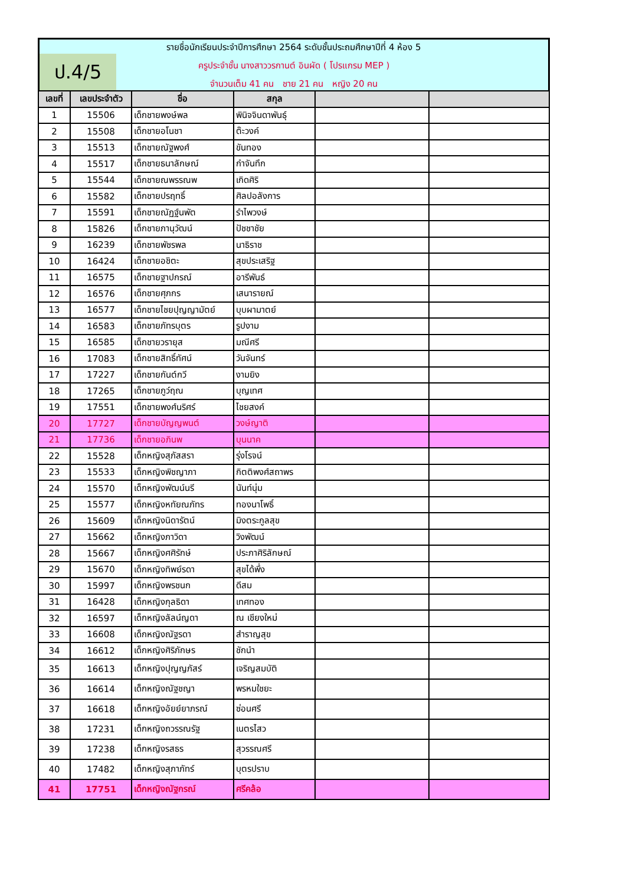ป.4/5
รายชื่อนักเรียนประจำปีการศึกษา 2564 ระดับชั้นประถมศึกษาปีที่ 4 ห้อง 5
ครูประจำชั้น นางสาววรกานต์ อินผัด ( โปรแกรม MEP )
จำนวนเต็ม 41 คน ชาย 21 คน หญิง 20 คน
| เลขที่ | เลขประจำตัว | ชื่อ | สกุล | | |
| --- | --- | --- | --- | --- | --- |
| 1 | 15506 | เด็กชายพงษ์พล | พินิจจินดาพันธุ์ | | |
| 2 | 15508 | เด็กชายอโนชา | ต๊ะวงค์ | | |
| 3 | 15513 | เด็กชายณัฐพงศ์ | ขันทอง | | |
| 4 | 15517 | เด็กชายธนาลักษณ์ | กำจันทึก | | |
| 5 | 15544 | เด็กชายณพรรณพ | เกิดศิริ | | |
| 6 | 15582 | เด็กชายปรฤทธิ์ | ศิลปอลังการ | | |
| 7 | 15591 | เด็กชายณัฏฐ์นพัต | รำไพวงษ์ | | |
| 8 | 15826 | เด็กชายภานุวัฒน์ | ปัชชาชัย | | |
| 9 | 16239 | เด็กชายพัชรพล | นาธิราช | | |
| 10 | 16424 | เด็กชายอชิตะ | สุขประเสริฐ | | |
| 11 | 16575 | เด็กชายฐาปกรณ์ | อารีพันธ์ | | |
| 12 | 16576 | เด็กชายศุภกร | เสนารายณ์ | | |
| 13 | 16577 | เด็กชายไชยปุญญามัตย์ | บุบผามาตย์ | | |
| 14 | 16583 | เด็กชายภัทรบุตร | รูปงาม | | |
| 15 | 16585 | เด็กชายวรายุส | มณีศรี | | |
| 16 | 17083 | เด็กชายสิทธิ์ทัศน์ | วันจันทร์ | | |
| 17 | 17227 | เด็กชายกันต์กวี | งามยิง | | |
| 18 | 17265 | เด็กชายภูว์ฤณ | บุญเทศ | | |
| 19 | 17551 | เด็กชายพงศ์นริศร์ | ไชยสงค์ | | |
| 20 | 17727 | เด็กชายบัญญพนต์ | วงษ์ญาติ | | |
| 21 | 17736 | เด็กชายอภินพ | บุนนาค | | |
| 22 | 15528 | เด็กหญิงสุภัสสรา | รุ่งโรจน์ | | |
| 23 | 15533 | เด็กหญิงพิชญาภา | กิตติพงศ์สถาพร | | |
| 24 | 15570 | เด็กหญิงพัฒน์นรี | นันท์นุ่ม | | |
| 25 | 15577 | เด็กหญิงหทัยณภัทร | ทองนาโพธิ์ | | |
| 26 | 15609 | เด็กหญิงนิดารัตน์ | มิงตระกูลสุข | | |
| 27 | 15662 | เด็กหญิงภาวิดา | วิงพัฒน์ | | |
| 28 | 15667 | เด็กหญิงศศิรักษ์ | ประภาศิริลักษณ์ | | |
| 29 | 15670 | เด็กหญิงทิพย์รดา | สุขได้พึ่ง | | |
| 30 | 15997 | เด็กหญิงพรชนก | ดีสม | | |
| 31 | 16428 | เด็กหญิงกุลธิดา | เทศทอง | | |
| 32 | 16597 | เด็กหญิงลัลน์ญดา | ณ เชียงใหม่ | | |
| 33 | 16608 | เด็กหญิงณัฐรดา | สำราญสุข | | |
| 34 | 16612 | เด็กหญิงศิริภักษร | ชักนำ | | |
| 35 | 16613 | เด็กหญิงปุญญภัสร์ | เจริญสมบัติ | | |
| 36 | 16614 | เด็กหญิงณัฐชญา | พรหมใชยะ | | |
| 37 | 16618 | เด็กหญิงอัยย์ยาภรณ์ | ซ่อนศรี | | |
| 38 | 17231 | เด็กหญิงถวรรณรัฐ | เนตรไสว | | |
| 39 | 17238 | เด็กหญิงรสธร | สุวรรณศรี | | |
| 40 | 17482 | เด็กหญิงสุภาภัทร์ | บุตรปราบ | | |
| 41 | 17751 | เด็กหญิงณัฐกรณ์ | ศรีคล้อ | | |